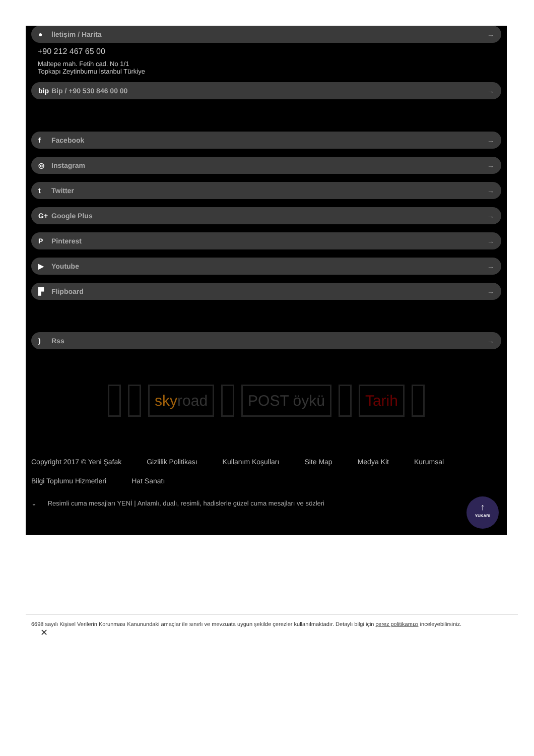● İletişim / Harita →
+90 212 467 65 00
Maltepe mah. Fetih cad. No 1/1
Topkapı Zeytinburnu İstanbul Türkiye
bip Bip / +90 530 846 00 00 →
f Facebook →
◎ Instagram →
t Twitter →
G+ Google Plus →
P Pinterest →
▶ Youtube →
▛ Flipboard →
) Rss →
sky road POST öykü Tarih
Copyright 2017 © Yeni Şafak Gizlilik Politikası Kullanım Koşulları Site Map Medya Kit Kurumsal Bilgi Toplumu Hizmetleri Hat Sanatı
⌄ Resimli cuma mesajları YENİ | Anlamlı, dualı, resimli, hadislerle güzel cuma mesajları ve sözleri
↑
YUKARI
6698 sayılı Kişisel Verilerin Korunması Kanunundaki amaçlar ile sınırlı ve mevzuata uygun şekilde çerezler kullanılmaktadır. Detaylı bilgi için çerez politikamızı inceleyebilirsiniz.
✕